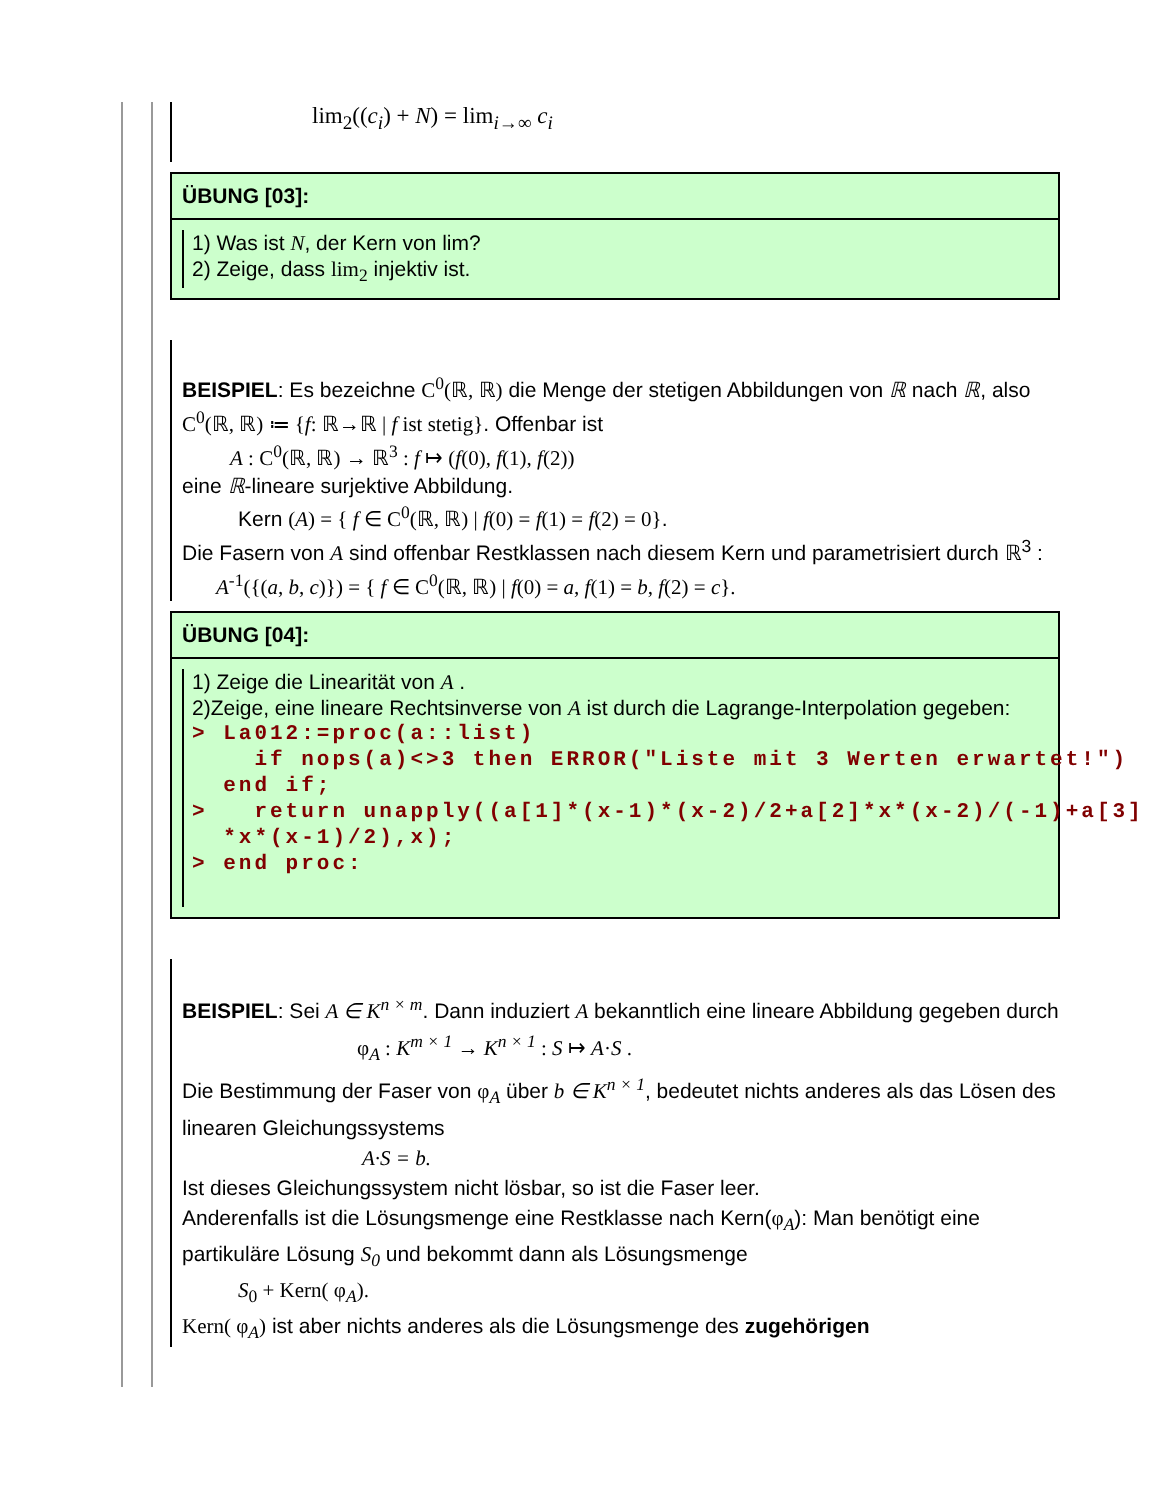lim<sub>2</sub>((c<sub>i</sub>) + N) = lim<sub>i→∞</sub> c<sub>i</sub>
ÜBUNG [03]:
1) Was ist N, der Kern von lim?
2) Zeige, dass lim<sub>2</sub> injektiv ist.
BEISPIEL: Es bezeichne C<sup>0</sup>(ℝ, ℝ) die Menge der stetigen Abbildungen von ℝ nach ℝ, also C<sup>0</sup>(ℝ, ℝ) ≔ {f: ℝ→ℝ | f ist stetig}. Offenbar ist
A : C<sup>0</sup>(ℝ, ℝ) → ℝ<sup>3</sup> : f ↦ (f(0), f(1), f(2))
eine ℝ-lineare surjektive Abbildung.
Kern (A) = { f ∈ C<sup>0</sup>(ℝ, ℝ) | f(0) = f(1) = f(2) = 0}.
Die Fasern von A sind offenbar Restklassen nach diesem Kern und parametrisiert durch ℝ<sup>3</sup> :
A<sup>-1</sup>({(a, b, c)}) = { f ∈ C<sup>0</sup>(ℝ, ℝ) | f(0) = a, f(1) = b, f(2) = c}.
ÜBUNG [04]:
1) Zeige die Linearität von A .
2)Zeige, eine lineare Rechtsinverse von A ist durch die Lagrange-Interpolation gegeben:
> La012:=proc(a::list) if nops(a)<>3 then ERROR("Liste mit 3 Werten erwartet!") end if; > return unapply((a[1]*(x-1)*(x-2)/2+a[2]*x*(x-2)/(-1)+a[3] *x*(x-1)/2),x); > end proc:
BEISPIEL: Sei A ∈ K<sup>n × m</sup>. Dann induziert A bekanntlich eine lineare Abbildung gegeben durch
φ<sub>A</sub> : K<sup>m × 1</sup> → K<sup>n × 1</sup> : S ↦ A·S .
Die Bestimmung der Faser von φ<sub>A</sub> über b ∈ K<sup>n × 1</sup>, bedeutet nichts anderes als das Lösen des linearen Gleichungssystems
A·S = b.
Ist dieses Gleichungssystem nicht lösbar, so ist die Faser leer.
Anderenfalls ist die Lösungsmenge eine Restklasse nach Kern(φ<sub>A</sub>): Man benötigt eine partikuläre Lösung S<sub>0</sub> und bekommt dann als Lösungsmenge
S<sub>0</sub> + Kern( φ<sub>A</sub>).
Kern( φ<sub>A</sub>) ist aber nichts anderes als die Lösungsmenge des zugehörigen